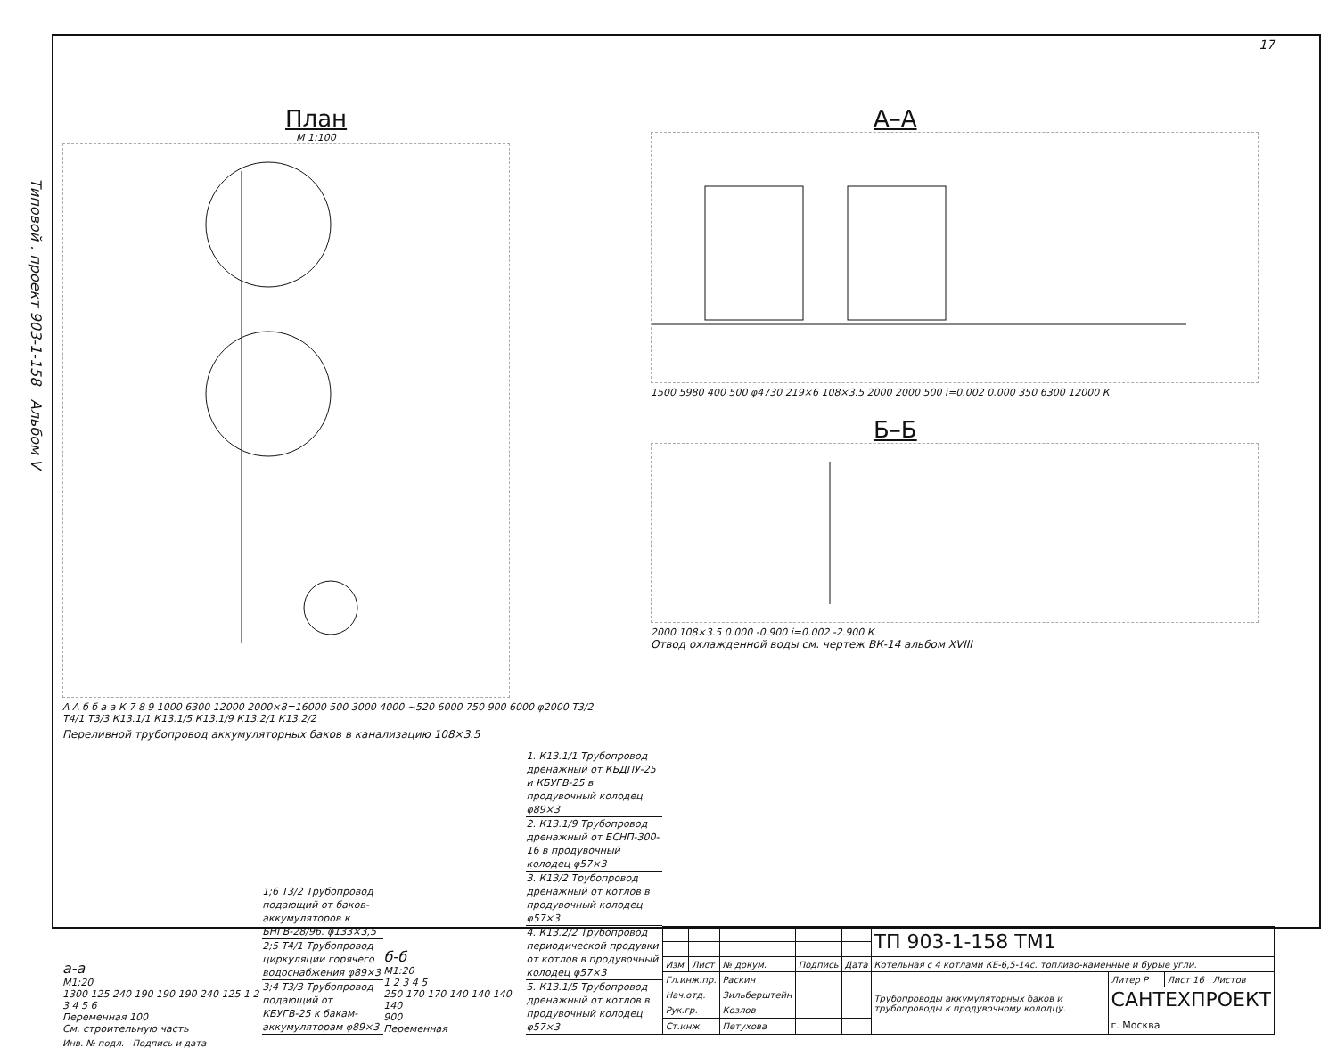Типовой . проект 903-1-158 Альбом V
17
План
М 1:100
А А б б а а К 7 8 9 1000 6300 12000 2000×8=16000 500 3000 4000 ~520 6000 750 900 6000 φ2000 Т3/2 Т4/1 Т3/3 К13.1/1 К13.1/5 К13.1/9 К13.2/1 К13.2/2
Переливной трубопровод аккумуляторных баков в канализацию 108×3.5
А–А
1500 5980 400 500 φ4730 219×6 108×3.5 2000 2000 500 i=0.002 0.000 350 6300 12000 К
Б–Б
2000 108×3.5 0.000 -0.900 i=0.002 -2.900 К
Отвод охлажденной воды см. чертеж ВК-14 альбом XVIII
а-а
М1:20
1300 125 240 190 190 190 240 125 1 2 3 4 5 6
Переменная 100
См. строительную часть
1;6 Т3/2 Трубопровод подающий от баков-аккумуляторов к БНГВ-28/96. φ133×3,5
2;5 Т4/1 Трубопровод циркуляции горячего водоснабжения φ89×3
3;4 Т3/3 Трубопровод подающий от КБУГВ-25 к бакам-аккумуляторам φ89×3
б-б
М1:20
1 2 3 4 5
250 170 170 140 140 140 140
900
Переменная
1. К13.1/1 Трубопровод дренажный от КБДПУ-25 и КБУГВ-25 в продувочный колодец φ89×3
2. К13.1/9 Трубопровод дренажный от БСНП-300-16 в продувочный колодец φ57×3
3. К13/2 Трубопровод дренажный от котлов в продувочный колодец φ57×3
4. К13.2/2 Трубопровод периодической продувки от котлов в продувочный колодец φ57×3
5. К13.1/5 Трубопровод дренажный от котлов в продувочный колодец φ57×3
| | | | | | ТП 903-1-158 ТМ1 | | |
| Изм | Лист | № докум. | Подпись | Дата | Котельная с 4 котлами КЕ-6,5-14с. топливо-каменные и бурые угли. | | |
| Гл.инж.пр. | | Раскин | | | Трубопроводы аккумуляторных баков и трубопроводы к продувочному колодцу. | Литер Р | Лист 16 Листов |
| Нач.отд. | | Зильберштейн | | | | САНТЕХПРОЕКТ г. Москва | |
| Рук.гр. | | Козлов | | | | | |
| Ст.инж. | | Петухова | | | | | |
Инв. № подл. Подпись и дата